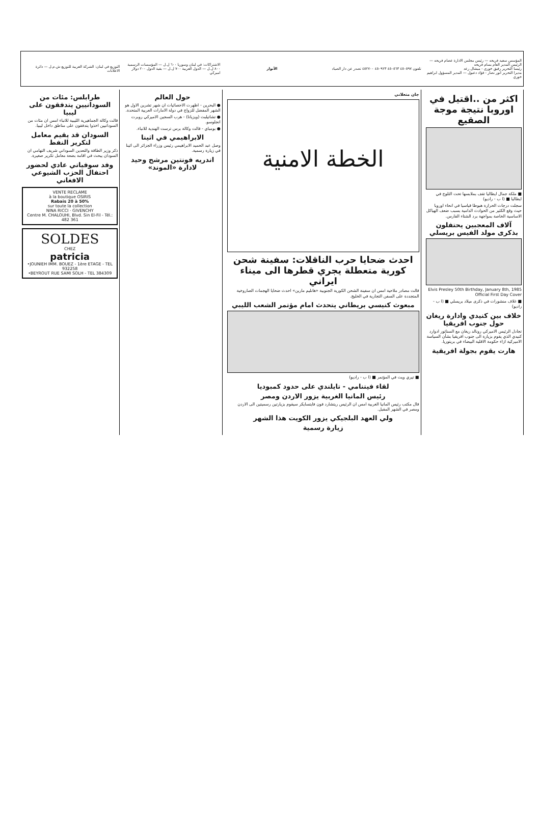المؤسس سعيد فريحه — رئيس مجلس الادارة عصام فريحه — الرئيس المدير العام بسام فريحه
رئيسا التحرير رفيق خوري - ميشال رعد
مديرا التحرير انور نصار - فؤاد دعبول — المدير المسؤول ابراهيم خوري
تلفون ٤٥٠٥٩٧ ٤٥٠٥٦٣ ٤٥٠٩٢٣ ٤٥٢٧٠٠ تصدر عن دار الصياد
الأنوار
الاشتراكات: في لبنان وسوريا ٦٠٠ ل.ل — المؤسسات الرسمية ٨٠٠ ل.ل — الدول العربية ٧٠٠ ل.ل — بقية الدول ٢٠٠ دولار اميركي
التوزيع في لبنان: الشركة العربية للتوزيع ش.م.ل — دائرة الاعلانات
اكثر من ..اقتيل في اوروبا نتيجة موجة الصقيع
■ ملكة جمال ايطاليا تقف بملابسها تحت الثلوج في ايطاليا ■ (ا ب - راديو)
سجلت درجات الحرارة هبوطا قياسيا في انحاء اوروبا حيث وقع الكثير من الحوادث الدامية بسبب ضعف الهياكل الاساسية الخاصة بمواجهة برد الشتاء القارس.
آلاف المعجبين يحتفلون بذكرى مولد الفيس بريسلي
Elvis Presley 50th Birthday, January 8th, 1985 Official First Day Cover
■ غلاف منشورات في ذكرى ميلاد بريسلي ■ (ا ب - راديو)
خلاف بين كنيدي وادارة ريغان حول جنوب افريقيا
تجادل الرئيس الاميركي رونالد ريغان مع السناتور ادوارد كنيدي الذي يقوم بزيارة الى جنوب افريقيا بشأن السياسة الاميركية ازاء حكومة الاقلية البيضاء في بريتوريا.
هارت يقوم بجولة افريقية
جان متعلاني
الخطة الامنية
احدث ضحايا حرب الناقلات: سفينة شحن كورية متعطلة يجري قطرها الى ميناء ايراني
قالت مصادر ملاحية امس ان سفينة الشحن الكورية الجنوبية «هانليم مارين» احدث ضحايا الهجمات الصاروخية المتجددة على السفن التجارية في الخليج.
مبعوث كنيسي بريطاني يتحدث امام مؤتمر الشعب الليبي
■ تيري ويت في المؤتمر ■ (ا ب - راديو)
لقاء فيتنامي - تايلندي على حدود كمبوديا
رئيس المانيا الغربية يزور الاردن ومصر
قال مكتب رئيس المانيا الغربية امس ان الرئيس ريتشارد فون فايتسايكر سيقوم بزيارتين رسميتين الى الاردن ومصر في الشهر المقبل.
ولي العهد البلجيكي يزور الكويت هذا الشهر
زيارة رسمية
حول العالم
● البحرين - اظهرت الاحصائيات ان شهر تشرين الاول هو الشهر المفضل للزواج في دولة الامارات العربية المتحدة.
● تشاتيلبت (ويزيانا) - هرب السجين الاميركي روبرت انجلوسو.
● بومباي - قالت وكالة برس ترست الهندية للانباء.
الابراهيمي في اثينا
وصل عبد الحميد الابراهيمي رئيس وزراء الجزائر الى اثينا في زيارة رسمية.
اندريه فونتين مرشح وحيد لادارة «الموند»
طرابلس: مئات من السودانيين يتدفقون على ليبيا
قالت وكالة الجماهيرية الليبية للانباء امس ان مئات من السودانيين اخذوا يتدفقون على مناطق داخل ليبيا.
السودان قد يقيم معامل لتكرير النفط
ذكر وزير الطاقة والتعدين السوداني شريف التهامي ان السودان يبحث في اقامة بضعة معامل تكرير صغيرة.
وفد سوفياتي عادي لحضور احتفال الحزب الشيوعي الافغاني
VENTE RECLAME
à la boutique OSIRIS
Rabais 20 à 50%
sur toute la collection
NINA RICCI · GIVENCHY
Centre M. CHALOUHI, Blvd. Sin El-Fil - Tél.: 482 361
SOLDES
CHEZ
patricia
•JOUNIEH IMM. BOUEZ - 1ère ETAGE - TEL 932258
•BEYROUT RUE SAMI SOLH - TEL 384309